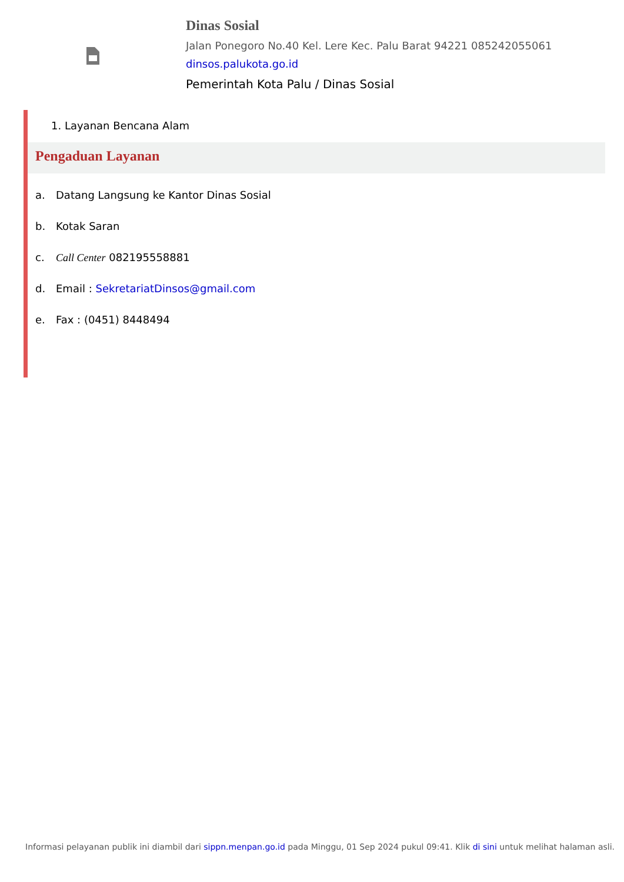Dinas Sosial
Jalan Ponegoro No.40 Kel. Lere Kec. Palu Barat 94221 085242055061
dinsos.palukota.go.id
Pemerintah Kota Palu / Dinas Sosial
1. Layanan Bencana Alam
Pengaduan Layanan
a. Datang Langsung ke Kantor Dinas Sosial
b. Kotak Saran
c. Call Center 082195558881
d. Email : SekretariatDinsos@gmail.com
e. Fax : (0451) 8448494
Informasi pelayanan publik ini diambil dari sippn.menpan.go.id pada Minggu, 01 Sep 2024 pukul 09:41. Klik di sini untuk melihat halaman asli.